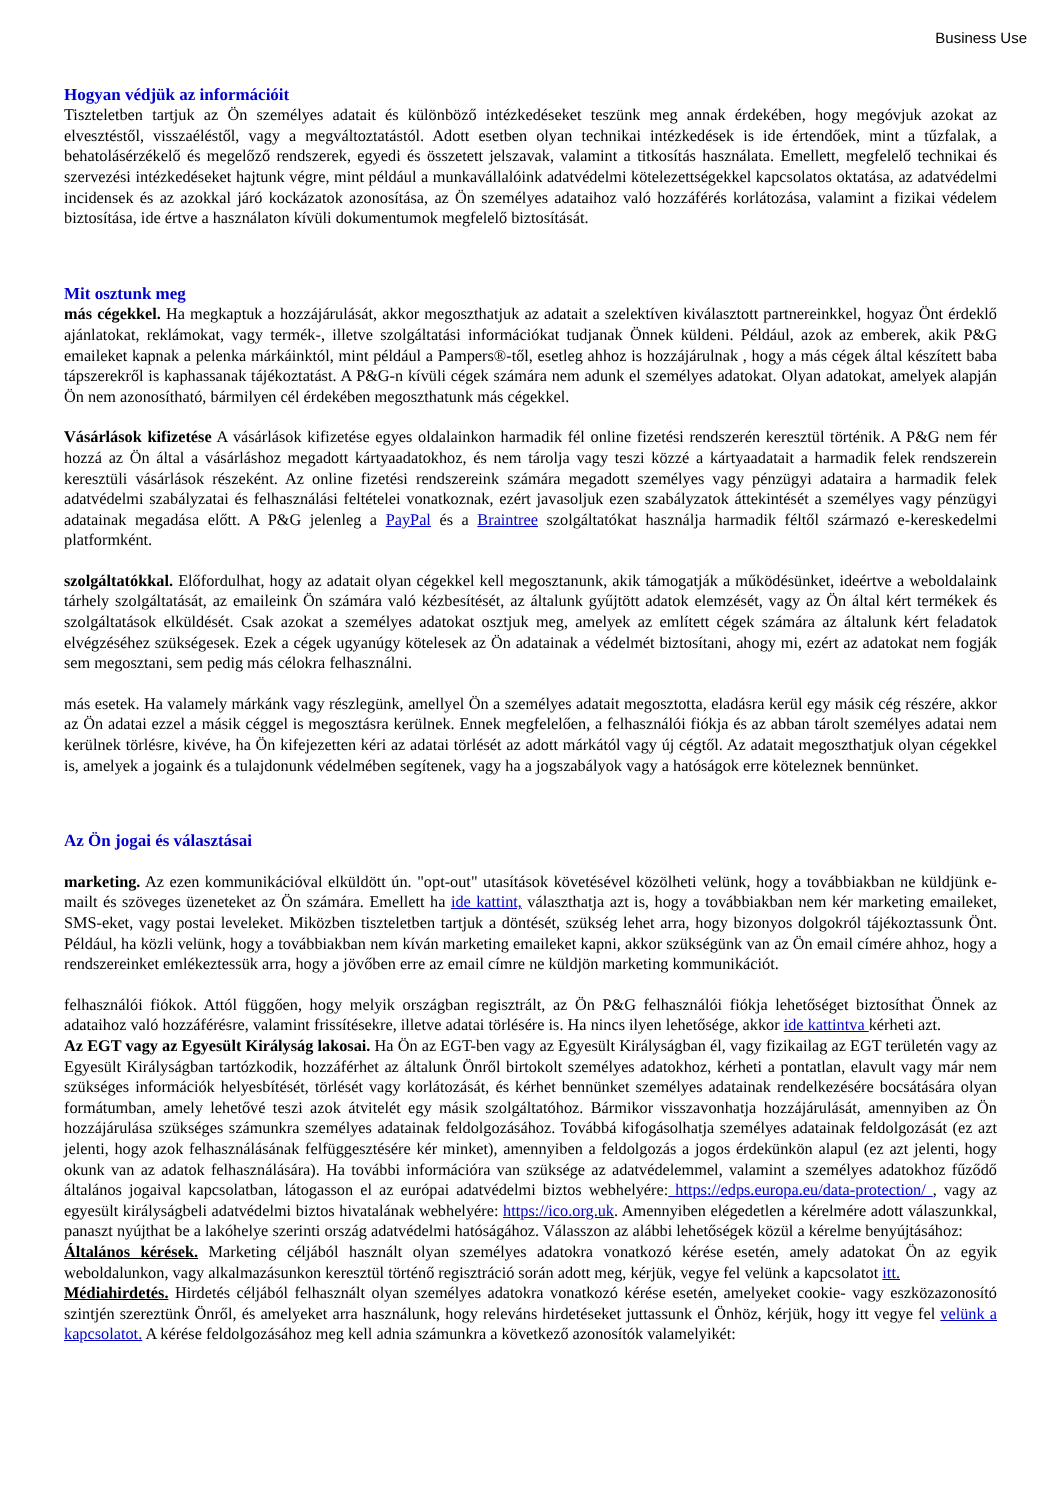Business Use
Hogyan védjük az információit
Tiszteletben tartjuk az Ön személyes adatait és különböző intézkedéseket teszünk meg annak érdekében, hogy megóvjuk azokat az elvesztéstől, visszaéléstől, vagy a megváltoztatástól. Adott esetben olyan technikai intézkedések is ide értendőek, mint a tűzfalak, a behatolásérzékelő és megelőző rendszerek, egyedi és összetett jelszavak, valamint a titkosítás használata. Emellett, megfelelő technikai és szervezési intézkedéseket hajtunk végre, mint például a munkavállalóink adatvédelmi kötelezettségekkel kapcsolatos oktatása, az adatvédelmi incidensek és az azokkal járó kockázatok azonosítása, az Ön személyes adataihoz való hozzáférés korlátozása, valamint a fizikai védelem biztosítása, ide értve a használaton kívüli dokumentumok megfelelő biztosítását.
Mit osztunk meg
más cégekkel. Ha megkaptuk a hozzájárulását, akkor megoszthatjuk az adatait a szelektíven kiválasztott partnereinkkel, hogyaz Önt érdeklő ajánlatokat, reklámokat, vagy termék-, illetve szolgáltatási információkat tudjanak Önnek küldeni. Például, azok az emberek, akik P&G emaileket kapnak a pelenka márkáinktól, mint például a Pampers®-től, esetleg ahhoz is hozzájárulnak , hogy a más cégek által készített baba tápszerekről is kaphassanak tájékoztatást. A P&G-n kívüli cégek számára nem adunk el személyes adatokat. Olyan adatokat, amelyek alapján Ön nem azonosítható, bármilyen cél érdekében megoszthatunk más cégekkel.
Vásárlások kifizetése A vásárlások kifizetése egyes oldalainkon harmadik fél online fizetési rendszerén keresztül történik. A P&G nem fér hozzá az Ön által a vásárláshoz megadott kártyaadatokhoz, és nem tárolja vagy teszi közzé a kártyaadatait a harmadik felek rendszerein keresztüli vásárlások részeként. Az online fizetési rendszereink számára megadott személyes vagy pénzügyi adataira a harmadik felek adatvédelmi szabályzatai és felhasználási feltételei vonatkoznak, ezért javasoljuk ezen szabályzatok áttekintését a személyes vagy pénzügyi adatainak megadása előtt. A P&G jelenleg a PayPal és a Braintree szolgáltatókat használja harmadik féltől származó e-kereskedelmi platformként.
szolgáltatókkal. Előfordulhat, hogy az adatait olyan cégekkel kell megosztanunk, akik támogatják a működésünket, ideértve a weboldalaink tárhely szolgáltatását, az emaileink Ön számára való kézbesítését, az általunk gyűjtött adatok elemzését, vagy az Ön által kért termékek és szolgáltatások elküldését. Csak azokat a személyes adatokat osztjuk meg, amelyek az említett cégek számára az általunk kért feladatok elvégzéséhez szükségesek. Ezek a cégek ugyanúgy kötelesek az Ön adatainak a védelmét biztosítani, ahogy mi, ezért az adatokat nem fogják sem megosztani, sem pedig más célokra felhasználni.
más esetek. Ha valamely márkánk vagy részlegünk, amellyel Ön a személyes adatait megosztotta, eladásra kerül egy másik cég részére, akkor az Ön adatai ezzel a másik céggel is megosztásra kerülnek. Ennek megfelelően, a felhasználói fiókja és az abban tárolt személyes adatai nem kerülnek törlésre, kivéve, ha Ön kifejezetten kéri az adatai törlését az adott márkától vagy új cégtől. Az adatait megoszthatjuk olyan cégekkel is, amelyek a jogaink és a tulajdonunk védelmében segítenek, vagy ha a jogszabályok vagy a hatóságok erre köteleznek bennünket.
Az Ön jogai és választásai
marketing. Az ezen kommunikációval elküldött ún. "opt-out" utasítások követésével közölheti velünk, hogy a továbbiakban ne küldjünk e-mailt és szöveges üzeneteket az Ön számára. Emellett ha ide kattint, választhatja azt is, hogy a továbbiakban nem kér marketing emaileket, SMS-eket, vagy postai leveleket. Miközben tiszteletben tartjuk a döntését, szükség lehet arra, hogy bizonyos dolgokról tájékoztassunk Önt. Például, ha közli velünk, hogy a továbbiakban nem kíván marketing emaileket kapni, akkor szükségünk van az Ön email címére ahhoz, hogy a rendszereinket emlékeztessük arra, hogy a jövőben erre az email címre ne küldjön marketing kommunikációt.
felhasználói fiókok. Attól függően, hogy melyik országban regisztrált, az Ön P&G felhasználói fiókja lehetőséget biztosíthat Önnek az adataihoz való hozzáférésre, valamint frissítésekre, illetve adatai törlésére is. Ha nincs ilyen lehetősége, akkor ide kattintva kérheti azt.
Az EGT vagy az Egyesült Királyság lakosai. Ha Ön az EGT-ben vagy az Egyesült Királyságban él, vagy fizikailag az EGT területén vagy az Egyesült Királyságban tartózkodik, hozzáférhet az általunk Önről birtokolt személyes adatokhoz, kérheti a pontatlan, elavult vagy már nem szükséges információk helyesbítését, törlését vagy korlátozását, és kérhet bennünket személyes adatainak rendelkezésére bocsátására olyan formátumban, amely lehetővé teszi azok átvitelét egy másik szolgáltatóhoz. Bármikor visszavonhatja hozzájárulását, amennyiben az Ön hozzájárulása szükséges számunkra személyes adatainak feldolgozásához. Továbbá kifogásolhatja személyes adatainak feldolgozását (ez azt jelenti, hogy azok felhasználásának felfüggesztésére kér minket), amennyiben a feldolgozás a jogos érdekünkön alapul (ez azt jelenti, hogy okunk van az adatok felhasználására). Ha további információra van szüksége az adatvédelemmel, valamint a személyes adatokhoz fűződő általános jogaival kapcsolatban, látogasson el az európai adatvédelmi biztos webhelyére: https://edps.europa.eu/data-protection/ , vagy az egyesült királyságbeli adatvédelmi biztos hivatalának webhelyére: https://ico.org.uk. Amennyiben elégedetlen a kérelmére adott válaszunkkal, panaszt nyújthat be a lakóhelye szerinti ország adatvédelmi hatóságához. Válasszon az alábbi lehetőségek közül a kérelme benyújtásához:
Általános kérések. Marketing céljából használt olyan személyes adatokra vonatkozó kérése esetén, amely adatokat Ön az egyik weboldalunkon, vagy alkalmazásunkon keresztül történő regisztráció során adott meg, kérjük, vegye fel velünk a kapcsolatot itt.
Médiahirdetés. Hirdetés céljából felhasznált olyan személyes adatokra vonatkozó kérése esetén, amelyeket cookie- vagy eszközazonosító szintjén szereztünk Önről, és amelyeket arra használunk, hogy releváns hirdetéseket juttassunk el Önhöz, kérjük, hogy itt vegye fel velünk a kapcsolatot. A kérése feldolgozásához meg kell adnia számunkra a következő azonosítók valamelyikét: